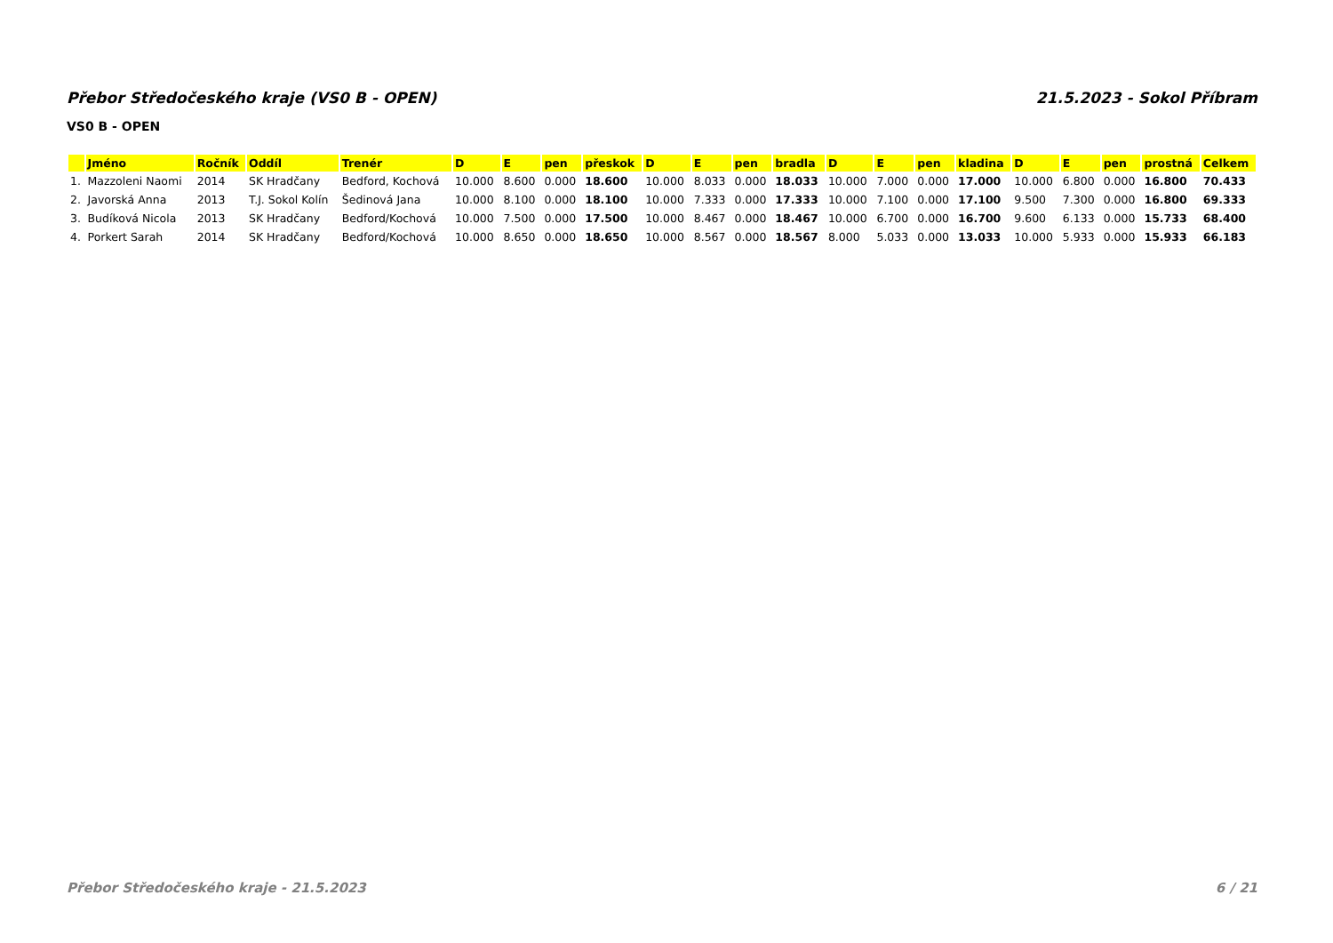Přebor Středočeského kraje (VS0 B - OPEN) 21.5.2023 - Sokol Příbram
VS0 B - OPEN
| | Jméno | Ročník | Oddíl | Trenér | D | E | pen | přeskok | D | E | pen | bradla | D | E | pen | kladina | D | E | pen | prostná | Celkem |
| --- | --- | --- | --- | --- | --- | --- | --- | --- | --- | --- | --- | --- | --- | --- | --- | --- | --- | --- | --- | --- | --- |
| 1. | Mazzoleni Naomi | 2014 | SK Hradčany | Bedford, Kochová | 10.000 | 8.600 | 0.000 | 18.600 | 10.000 | 8.033 | 0.000 | 18.033 | 10.000 | 7.000 | 0.000 | 17.000 | 10.000 | 6.800 | 0.000 | 16.800 | 70.433 |
| 2. | Javorská Anna | 2013 | T.J. Sokol Kolín | Šedinová Jana | 10.000 | 8.100 | 0.000 | 18.100 | 10.000 | 7.333 | 0.000 | 17.333 | 10.000 | 7.100 | 0.000 | 17.100 | 9.500 | 7.300 | 0.000 | 16.800 | 69.333 |
| 3. | Budíková Nicola | 2013 | SK Hradčany | Bedford/Kochová | 10.000 | 7.500 | 0.000 | 17.500 | 10.000 | 8.467 | 0.000 | 18.467 | 10.000 | 6.700 | 0.000 | 16.700 | 9.600 | 6.133 | 0.000 | 15.733 | 68.400 |
| 4. | Porkert Sarah | 2014 | SK Hradčany | Bedford/Kochová | 10.000 | 8.650 | 0.000 | 18.650 | 10.000 | 8.567 | 0.000 | 18.567 | 8.000 | 5.033 | 0.000 | 13.033 | 10.000 | 5.933 | 0.000 | 15.933 | 66.183 |
Přebor Středočeského kraje - 21.5.2023 6 / 21